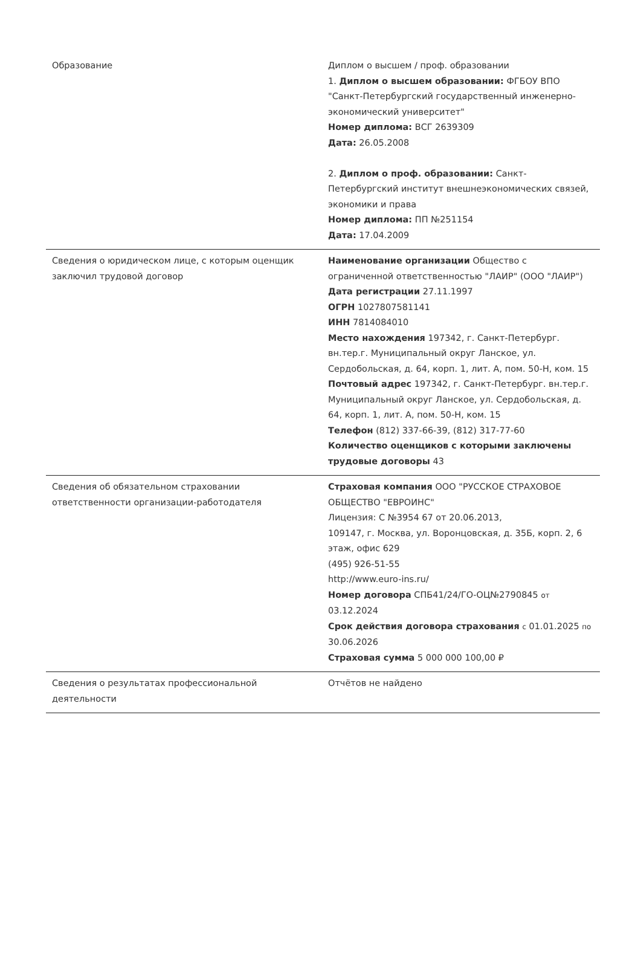| Образование | Диплом о высшем / проф. образовании 1. Диплом о высшем образовании: ФГБОУ ВПО "Санкт-Петербургский государственный инженерно-экономический университет" Номер диплома: ВСГ 2639309 Дата: 26.05.2008 2. Диплом о проф. образовании: Санкт-Петербургский институт внешнеэкономических связей, экономики и права Номер диплома: ПП №251154 Дата: 17.04.2009 |
| Сведения о юридическом лице, с которым оценщик заключил трудовой договор | Наименование организации Общество с ограниченной ответственностью "ЛАИР" (ООО "ЛАИР") Дата регистрации 27.11.1997 ОГРН 1027807581141 ИНН 7814084010 Место нахождения 197342, г. Санкт-Петербург. вн.тер.г. Муниципальный округ Ланское, ул. Сердобольская, д. 64, корп. 1, лит. А, пом. 50-Н, ком. 15 Почтовый адрес 197342, г. Санкт-Петербург. вн.тер.г. Муниципальный округ Ланское, ул. Сердобольская, д. 64, корп. 1, лит. А, пом. 50-Н, ком. 15 Телефон (812) 337-66-39, (812) 317-77-60 Количество оценщиков с которыми заключены трудовые договоры 43 |
| Сведения об обязательном страховании ответственности организации-работодателя | Страховая компания ООО "РУССКОЕ СТРАХОВОЕ ОБЩЕСТВО "ЕВРОИНС" Лицензия: С №3954 67 от 20.06.2013, 109147, г. Москва, ул. Воронцовская, д. 35Б, корп. 2, 6 этаж, офис 629 (495) 926-51-55 http://www.euro-ins.ru/ Номер договора СПБ41/24/ГО-ОЦ№2790845 от 03.12.2024 Срок действия договора страхования с 01.01.2025 по 30.06.2026 Страховая сумма 5 000 000 100,00 ₽ |
| Сведения о результатах профессиональной деятельности | Отчётов не найдено |